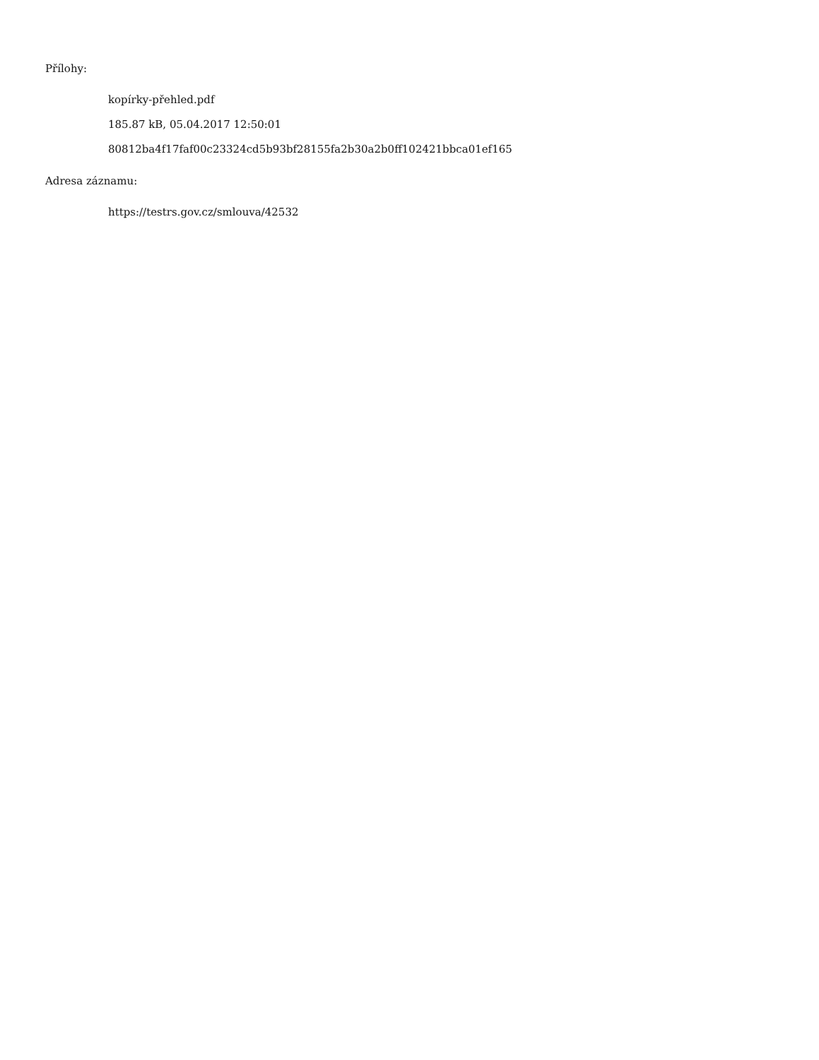Přílohy:
kopírky-přehled.pdf
185.87 kB, 05.04.2017 12:50:01
80812ba4f17faf00c23324cd5b93bf28155fa2b30a2b0ff102421bbca01ef165
Adresa záznamu:
https://testrs.gov.cz/smlouva/42532